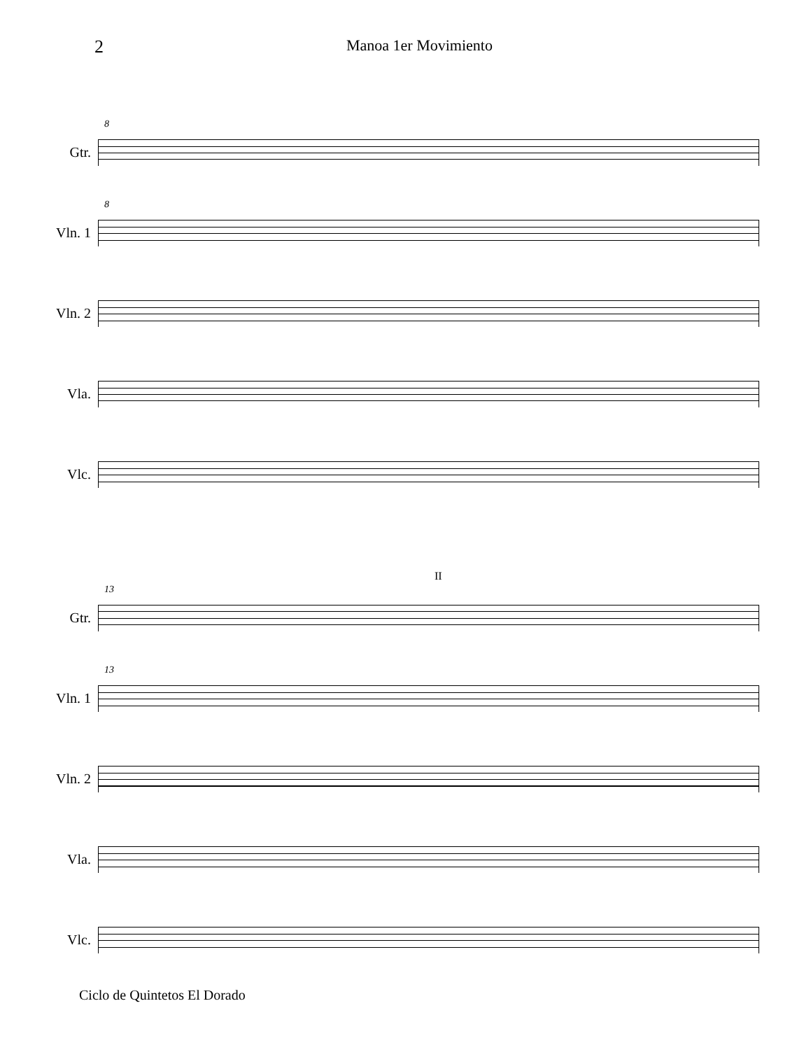2 Manoa 1er Movimiento
Gtr.
8
Vln. 1
8
Vln. 2
Vla.
Vlc.
Gtr.
13
II
Vln. 1
13
Vln. 2
Vla.
Vlc.
Ciclo de Quintetos El Dorado